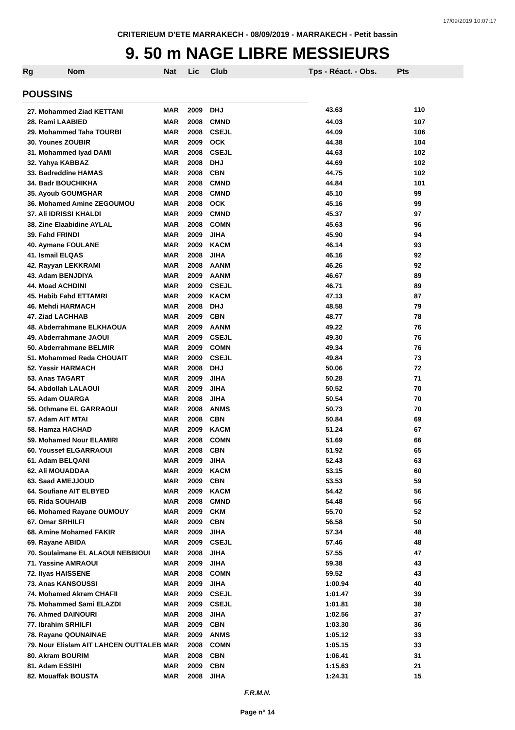17/09/2019 10:07:17
CRITERIEUM D'ETE MARRAKECH - 08/09/2019 - MARRAKECH - Petit bassin
9. 50 m NAGE LIBRE MESSIEURS
| Rg | Nom | Nat | Lic | Club | Tps - Réact. - Obs. | Pts |
| --- | --- | --- | --- | --- | --- | --- |
| POUSSINS | | | | | | |
| 27. Mohammed Ziad KETTANI | | MAR | 2009 | DHJ | 43.63 | 110 |
| 28. Rami LAABIED | | MAR | 2008 | CMND | 44.03 | 107 |
| 29. Mohammed Taha TOURBI | | MAR | 2008 | CSEJL | 44.09 | 106 |
| 30. Younes ZOUBIR | | MAR | 2009 | OCK | 44.38 | 104 |
| 31. Mohammed Iyad DAMI | | MAR | 2008 | CSEJL | 44.63 | 102 |
| 32. Yahya KABBAZ | | MAR | 2008 | DHJ | 44.69 | 102 |
| 33. Badreddine HAMAS | | MAR | 2008 | CBN | 44.75 | 102 |
| 34. Badr BOUCHIKHA | | MAR | 2008 | CMND | 44.84 | 101 |
| 35. Ayoub GOUMGHAR | | MAR | 2008 | CMND | 45.10 | 99 |
| 36. Mohamed Amine ZEGOUMOU | | MAR | 2008 | OCK | 45.16 | 99 |
| 37. Ali IDRISSI KHALDI | | MAR | 2009 | CMND | 45.37 | 97 |
| 38. Zine Elaabidine AYLAL | | MAR | 2008 | COMN | 45.63 | 96 |
| 39. Fahd FRINDI | | MAR | 2009 | JIHA | 45.90 | 94 |
| 40. Aymane FOULANE | | MAR | 2009 | KACM | 46.14 | 93 |
| 41. Ismail ELQAS | | MAR | 2008 | JIHA | 46.16 | 92 |
| 42. Rayyan LEKKRAMI | | MAR | 2008 | AANM | 46.26 | 92 |
| 43. Adam BENJDIYA | | MAR | 2009 | AANM | 46.67 | 89 |
| 44. Moad ACHDINI | | MAR | 2009 | CSEJL | 46.71 | 89 |
| 45. Habib Fahd ETTAMRI | | MAR | 2009 | KACM | 47.13 | 87 |
| 46. Mehdi HARMACH | | MAR | 2008 | DHJ | 48.58 | 79 |
| 47. Ziad LACHHAB | | MAR | 2009 | CBN | 48.77 | 78 |
| 48. Abderrahmane ELKHAOUA | | MAR | 2009 | AANM | 49.22 | 76 |
| 49. Abderrahmane JAOUI | | MAR | 2009 | CSEJL | 49.30 | 76 |
| 50. Abderrahmane BELMIR | | MAR | 2009 | COMN | 49.34 | 76 |
| 51. Mohammed Reda CHOUAIT | | MAR | 2009 | CSEJL | 49.84 | 73 |
| 52. Yassir HARMACH | | MAR | 2008 | DHJ | 50.06 | 72 |
| 53. Anas TAGART | | MAR | 2009 | JIHA | 50.28 | 71 |
| 54. Abdollah LALAOUI | | MAR | 2009 | JIHA | 50.52 | 70 |
| 55. Adam OUARGA | | MAR | 2008 | JIHA | 50.54 | 70 |
| 56. Othmane EL GARRAOUI | | MAR | 2008 | ANMS | 50.73 | 70 |
| 57. Adam AIT MTAI | | MAR | 2008 | CBN | 50.84 | 69 |
| 58. Hamza HACHAD | | MAR | 2009 | KACM | 51.24 | 67 |
| 59. Mohamed Nour ELAMIRI | | MAR | 2008 | COMN | 51.69 | 66 |
| 60. Youssef ELGARRAOUI | | MAR | 2008 | CBN | 51.92 | 65 |
| 61. Adam BELQANI | | MAR | 2009 | JIHA | 52.43 | 63 |
| 62. Ali MOUADDAA | | MAR | 2009 | KACM | 53.15 | 60 |
| 63. Saad AMEJJOUD | | MAR | 2009 | CBN | 53.53 | 59 |
| 64. Soufiane AIT ELBYED | | MAR | 2009 | KACM | 54.42 | 56 |
| 65. Rida SOUHAIB | | MAR | 2008 | CMND | 54.48 | 56 |
| 66. Mohamed Rayane OUMOUY | | MAR | 2009 | CKM | 55.70 | 52 |
| 67. Omar SRHILFI | | MAR | 2009 | CBN | 56.58 | 50 |
| 68. Amine Mohamed FAKIR | | MAR | 2009 | JIHA | 57.34 | 48 |
| 69. Rayane ABIDA | | MAR | 2009 | CSEJL | 57.46 | 48 |
| 70. Soulaimane EL ALAOUI NEBBIOUI | | MAR | 2008 | JIHA | 57.55 | 47 |
| 71. Yassine AMRAOUI | | MAR | 2009 | JIHA | 59.38 | 43 |
| 72. Ilyas HAISSENE | | MAR | 2008 | COMN | 59.52 | 43 |
| 73. Anas KANSOUSSI | | MAR | 2009 | JIHA | 1:00.94 | 40 |
| 74. Mohamed Akram CHAFII | | MAR | 2009 | CSEJL | 1:01.47 | 39 |
| 75. Mohammed Sami ELAZDI | | MAR | 2009 | CSEJL | 1:01.81 | 38 |
| 76. Ahmed DAINOURI | | MAR | 2008 | JIHA | 1:02.56 | 37 |
| 77. Ibrahim SRHILFI | | MAR | 2009 | CBN | 1:03.30 | 36 |
| 78. Rayane QOUNAINAE | | MAR | 2009 | ANMS | 1:05.12 | 33 |
| 79. Nour Elislam AIT LAHCEN OUTTALEB | | MAR | 2008 | COMN | 1:05.15 | 33 |
| 80. Akram BOURIM | | MAR | 2008 | CBN | 1:06.41 | 31 |
| 81. Adam ESSIHI | | MAR | 2009 | CBN | 1:15.63 | 21 |
| 82. Mouaffak BOUSTA | | MAR | 2008 | JIHA | 1:24.31 | 15 |
F.R.M.N.
Page n° 14